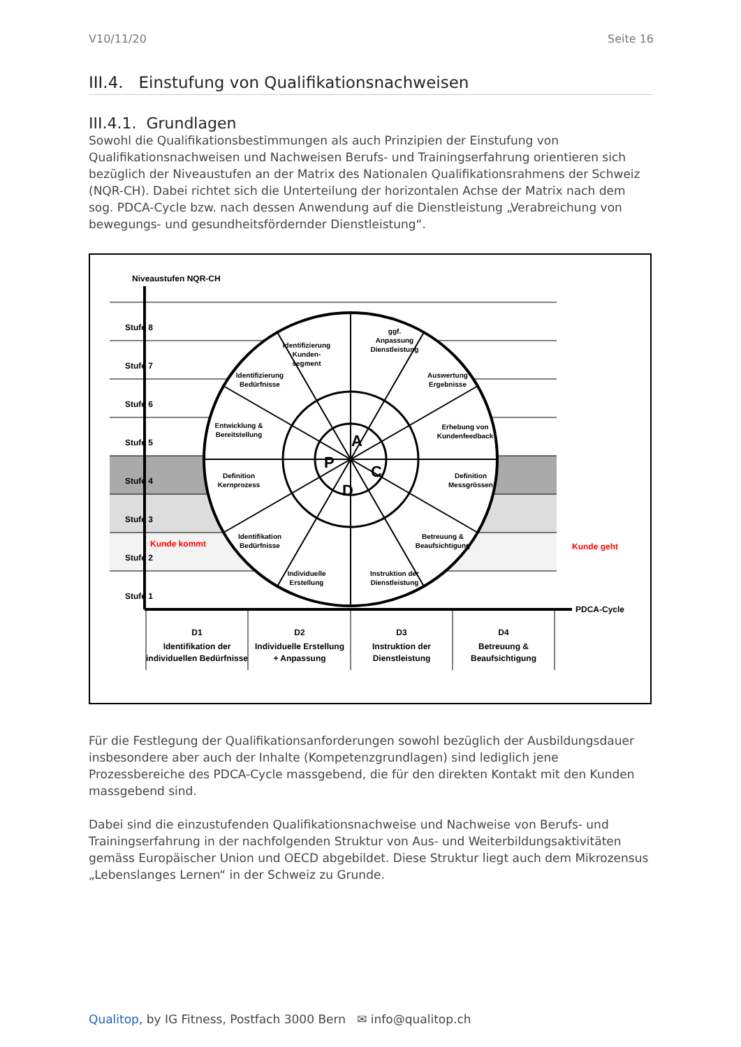V10/11/20 Seite 16
III.4. Einstufung von Qualifikationsnachweisen
III.4.1. Grundlagen
Sowohl die Qualifikationsbestimmungen als auch Prinzipien der Einstufung von Qualifikationsnachweisen und Nachweisen Berufs- und Trainingserfahrung orientieren sich bezüglich der Niveaustufen an der Matrix des Nationalen Qualifikationsrahmens der Schweiz (NQR-CH). Dabei richtet sich die Unterteilung der horizontalen Achse der Matrix nach dem sog. PDCA-Cycle bzw. nach dessen Anwendung auf die Dienstleistung „Verabreichung von bewegungs- und gesundheitsfördernder Dienstleistung“.
Identifizierung
Kunden-
segment
ggf.
Anpassung
Dienstleistung
Identifizierung
Bedürfnisse
Auswertung
Ergebnisse
Entwicklung &
Bereitstellung
Erhebung von
Kundenfeedback
Definition
Kernprozess
Definition
Messgrössen
Identifikation
Bedürfnisse
Betreuung &
Beaufsichtigung
Individuelle
Erstellung
Instruktion der
Dienstleistung
P
A
C
D
Stufe 8
Stufe 7
Stufe 6
Stufe 5
Stufe 4
Stufe 3
Stufe 2
Stufe 1
Niveaustufen NQR-CH
PDCA-Cycle
Kunde kommt
Kunde geht
D1
Identifikation der
individuellen Bedürfnisse
D2
Individuelle Erstellung
+ Anpassung
D3
Instruktion der
Dienstleistung
D4
Betreuung &
Beaufsichtigung
Für die Festlegung der Qualifikationsanforderungen sowohl bezüglich der Ausbildungsdauer insbesondere aber auch der Inhalte (Kompetenzgrundlagen) sind lediglich jene Prozessbereiche des PDCA-Cycle massgebend, die für den direkten Kontakt mit den Kunden massgebend sind.
Dabei sind die einzustufenden Qualifikationsnachweise und Nachweise von Berufs- und Trainingserfahrung in der nachfolgenden Struktur von Aus- und Weiterbildungsaktivitäten gemäss Europäischer Union und OECD abgebildet. Diese Struktur liegt auch dem Mikrozensus „Lebenslanges Lernen“ in der Schweiz zu Grunde.
Qualitop, by IG Fitness, Postfach 3000 Bern ✉ info@qualitop.ch